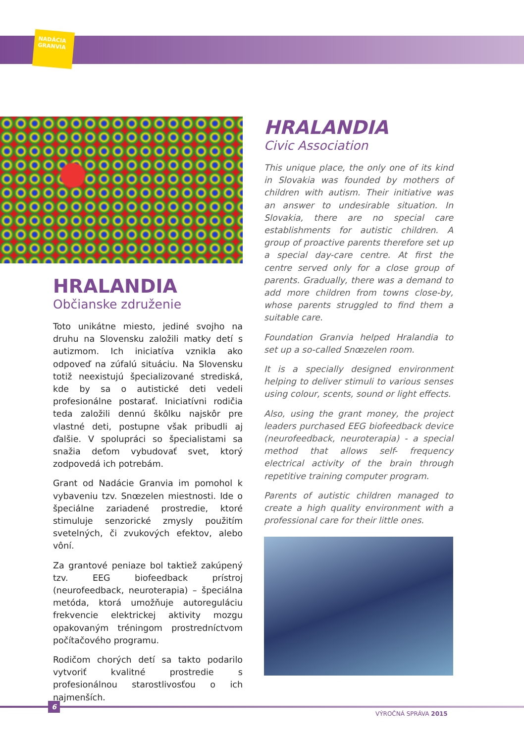NADÁCIA GRANVIA
HRALANDIA
Občianske združenie
Toto unikátne miesto, jediné svojho na druhu na Slovensku založili matky detí s autizmom. Ich iniciatíva vznikla ako odpoveď na zúfalú situáciu. Na Slovensku totiž neexistujú špecializované strediská, kde by sa o autistické deti vedeli profesionálne postarať. Iniciatívni rodičia teda založili dennú škôlku najskôr pre vlastné deti, postupne však pribudli aj ďalšie. V spolupráci so špecialistami sa snažia deťom vybudovať svet, ktorý zodpovedá ich potrebám.
Grant od Nadácie Granvia im pomohol k vybaveniu tzv. Snœzelen miestnosti. Ide o špeciálne zariadené prostredie, ktoré stimuluje senzorické zmysly použitím svetelných, či zvukových efektov, alebo vôní.
Za grantové peniaze bol taktiež zakúpený tzv. EEG biofeedback prístroj (neurofeedback, neuroterapia) – špeciálna metóda, ktorá umožňuje autoreguláciu frekvencie elektrickej aktivity mozgu opakovaným tréningom prostredníctvom počítačového programu.
Rodičom chorých detí sa takto podarilo vytvoriť kvalitné prostredie s profesionálnou starostlivosťou o ich najmenších.
HRALANDIA
Civic Association
This unique place, the only one of its kind in Slovakia was founded by mothers of children with autism. Their initiative was an answer to undesirable situation. In Slovakia, there are no special care establishments for autistic children. A group of proactive parents therefore set up a special day-care centre. At first the centre served only for a close group of parents. Gradually, there was a demand to add more children from towns close-by, whose parents struggled to find them a suitable care.
Foundation Granvia helped Hralandia to set up a so-called Snœzelen room.
It is a specially designed environment helping to deliver stimuli to various senses using colour, scents, sound or light effects.
Also, using the grant money, the project leaders purchased EEG biofeedback device (neurofeedback, neuroterapia) - a special method that allows self- frequency electrical activity of the brain through repetitive training computer program.
Parents of autistic children managed to create a high quality environment with a professional care for their little ones.
6
VÝROČNÁ SPRÁVA 2015